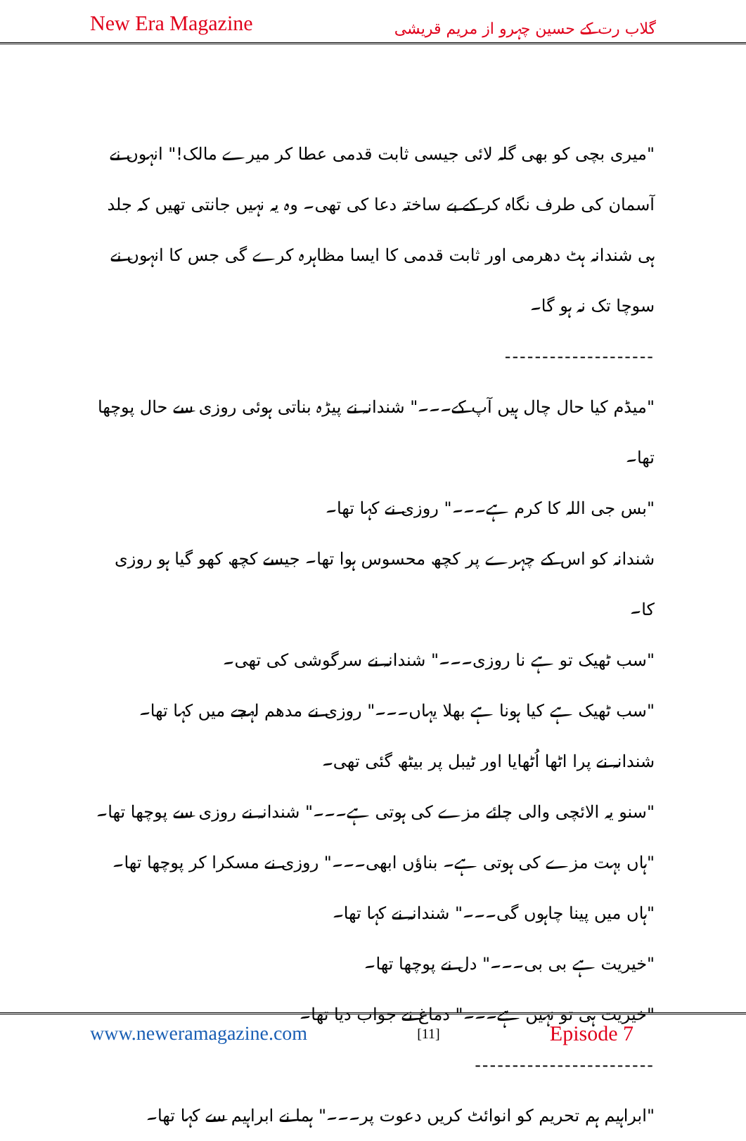New Era Magazine گلاب رت کے حسین چہرو از مریم قریشی
"میری بچی کو بھی گلہ لائی جیسی ثابت قدمی عطا کر میرے مالک!" انہوں نے آسمان کی طرف نگاہ کر کے بے ساختہ دعا کی تھی۔ وہ یہ نہیں جانتی تھیں کہ جلد ہی شندانہ ہٹ دھرمی اور ثابت قدمی کا ایسا مظاہرہ کرے گی جس کا انہوں نے سوچا تک نہ ہو گا۔
--------------------
"میڈم کیا حال چال ہیں آپ کے۔۔۔" شندانہ نے پیڑہ بناتی ہوئی روزی سے حال پوچھا تھا۔
"بس جی اللہ کا کرم ہے۔۔۔" روزی نے کہا تھا۔
شندانہ کو اس کے چہرے پر کچھ محسوس ہوا تھا۔ جیسے کچھ کھو گیا ہو روزی کا۔
"سب ٹھیک تو ہے نا روزی۔۔۔" شندانہ نے سرگوشی کی تھی۔
"سب ٹھیک ہے کیا ہونا ہے بھلا یہاں۔۔۔" روزی نے مدھم لہجے میں کہا تھا۔
شندانہ نے پرا اٹھا اُٹھایا اور ٹیبل پر بیٹھ گئی تھی۔
"سنو یہ الائچی والی چائے مزے کی ہوتی ہے۔۔۔" شندانہ نے روزی سے پوچھا تھا۔
"ہاں بہت مزے کی ہوتی ہے۔ بناؤں ابھی۔۔۔" روزی نے مسکرا کر پوچھا تھا۔
"ہاں میں پینا چاہوں گی۔۔۔" شندانہ نے کہا تھا۔
"خیریت ہے بی بی۔۔۔" دل نے پوچھا تھا۔
"خیریت ہی تو نہیں ہے۔۔۔" دماغ نے جواب دیا تھا۔
------------------------
"ابراہیم ہم تحریم کو انوائٹ کریں دعوت پر۔۔۔" ہما نے ابراہیم سے کہا تھا۔
www.neweramagazine.com [11] Episode 7